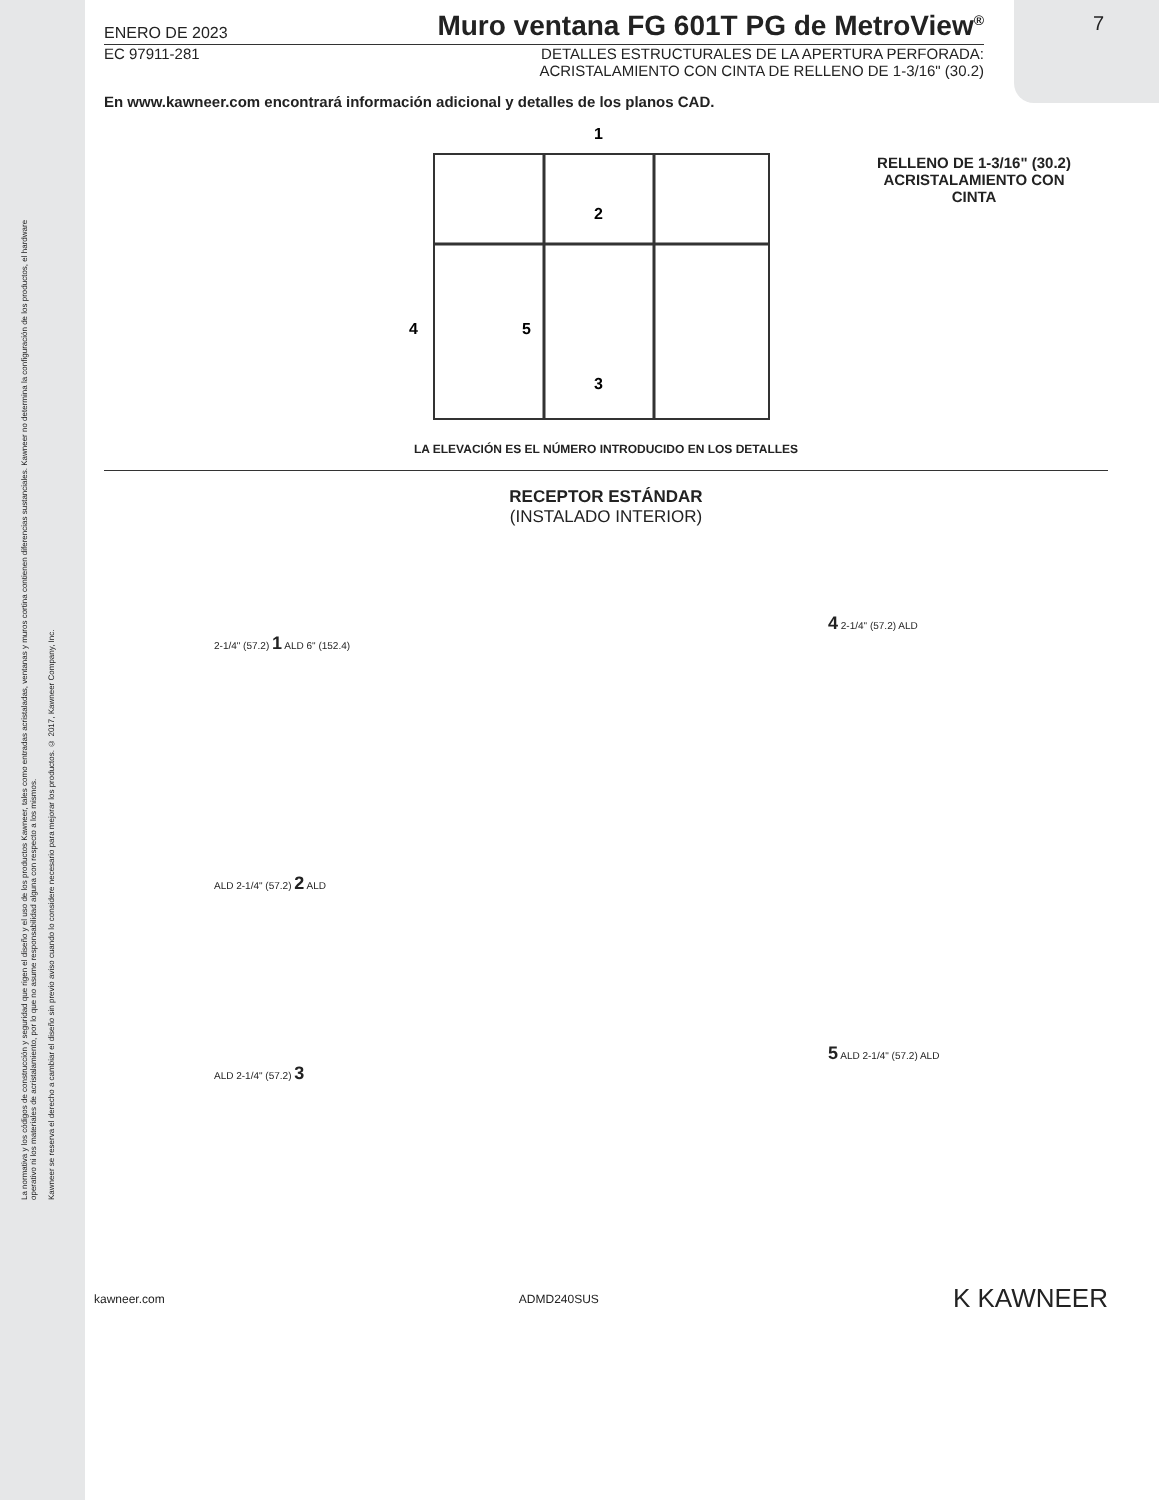La normativa y los códigos de construcción y seguridad que rigen el diseño y el uso de los productos Kawneer, tales como entradas acristaladas, ventanas y muros cortina contienen diferencias sustanciales. Kawneer no determina la configuración de los productos, el hardware operativo ni los materiales de acristalamiento, por lo que no asume responsabilidad alguna con respecto a los mismos.
Kawneer se reserva el derecho a cambiar el diseño sin previo aviso cuando lo considere necesario para mejorar los productos. © 2017, Kawneer Company, Inc.
7
ENERO DE 2023 Muro ventana FG 601T PG de MetroView<sup>®</sup>
EC 97911-281 DETALLES ESTRUCTURALES DE LA APERTURA PERFORADA:
ACRISTALAMIENTO CON CINTA DE RELLENO DE 1-3/16" (30.2)
En www.kawneer.com encontrará información adicional y detalles de los planos CAD.
1
2
3
4
5
RELLENO DE 1-3/16" (30.2)
ACRISTALAMIENTO CON
CINTA
LA ELEVACIÓN ES EL NÚMERO INTRODUCIDO EN LOS DETALLES
RECEPTOR ESTÁNDAR
(INSTALADO INTERIOR)
2-1/4" (57.2) 1 ALD 6" (152.4)
ALD 2-1/4" (57.2) 2 ALD
ALD 2-1/4" (57.2) 3
4 2-1/4" (57.2) ALD
5 ALD 2-1/4" (57.2) ALD
kawneer.com ADMD240SUS K KAWNEER